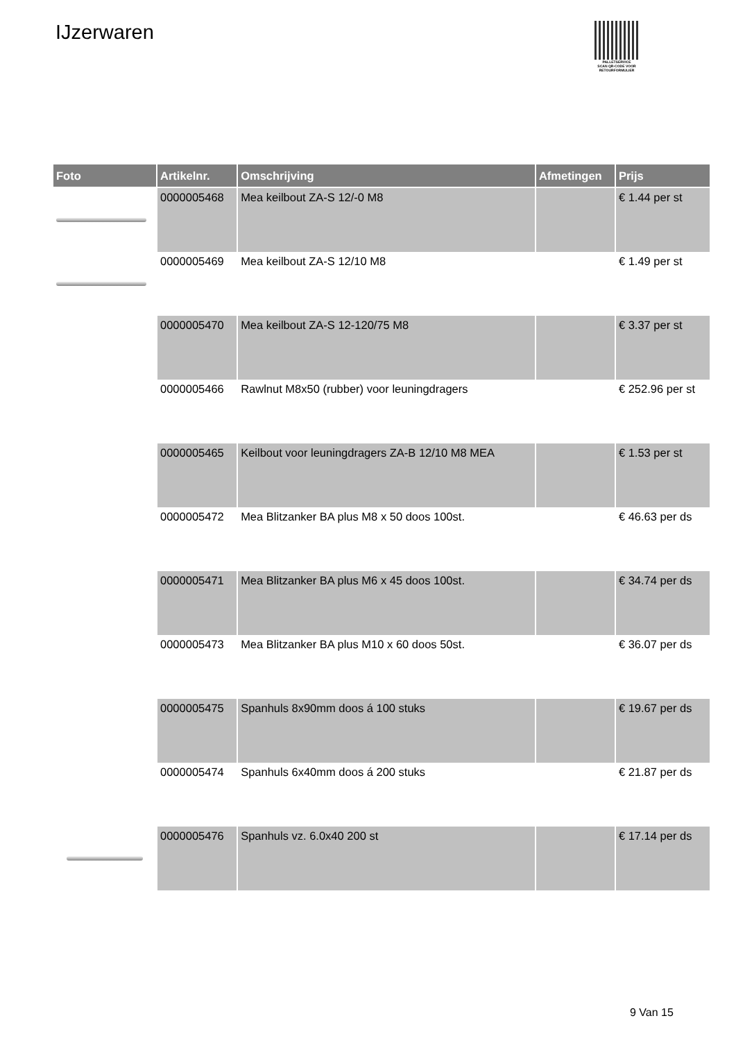IJzerwaren
PALLETSERVICE
SCAN QR-CODE VOOR RETOURFORMULIER
| Foto | Artikelnr. | Omschrijving | Afmetingen | Prijs |
| --- | --- | --- | --- | --- |
| | 0000005468 | Mea keilbout ZA-S 12/-0 M8 | | € 1.44 per st |
| | 0000005469 | Mea keilbout ZA-S 12/10 M8 | | € 1.49 per st |
| | 0000005470 | Mea keilbout ZA-S 12-120/75 M8 | | € 3.37 per st |
| | 0000005466 | Rawlnut M8x50 (rubber) voor leuningdragers | | € 252.96 per st |
| | 0000005465 | Keilbout voor leuningdragers ZA-B 12/10 M8 MEA | | € 1.53 per st |
| | 0000005472 | Mea Blitzanker BA plus M8 x 50 doos 100st. | | € 46.63 per ds |
| | 0000005471 | Mea Blitzanker BA plus M6 x 45 doos 100st. | | € 34.74 per ds |
| | 0000005473 | Mea Blitzanker BA plus M10 x 60 doos 50st. | | € 36.07 per ds |
| | 0000005475 | Spanhuls 8x90mm doos á 100 stuks | | € 19.67 per ds |
| | 0000005474 | Spanhuls 6x40mm doos á 200 stuks | | € 21.87 per ds |
| | 0000005476 | Spanhuls vz. 6.0x40 200 st | | € 17.14 per ds |
9 Van 15